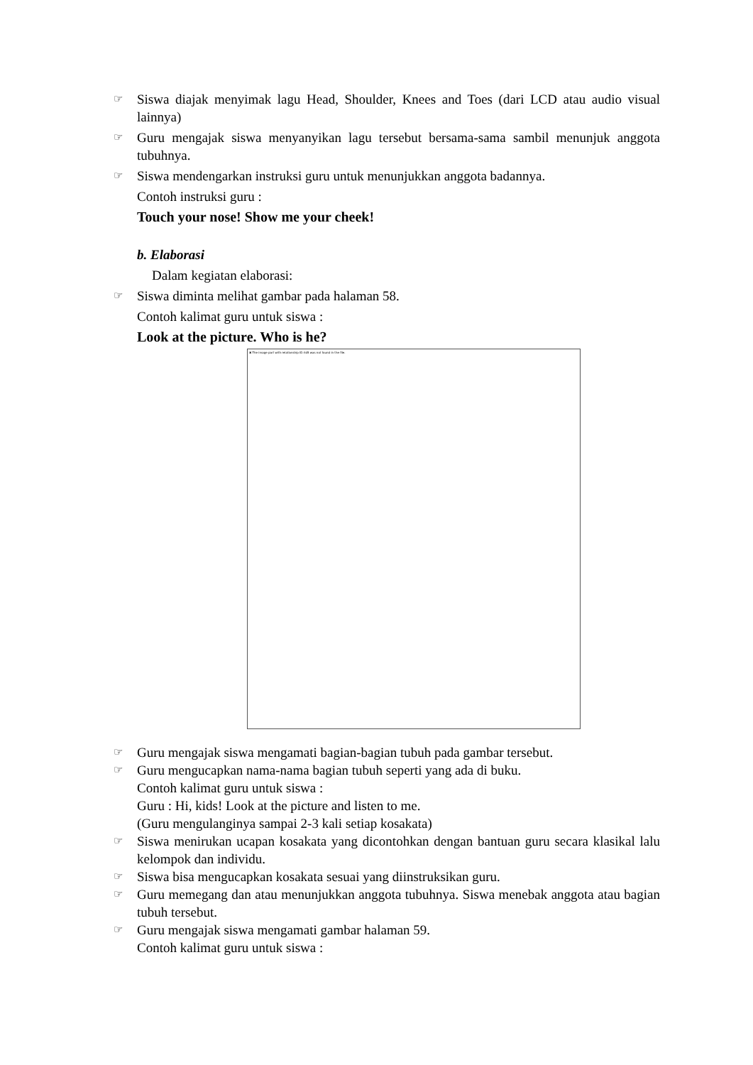☞ Siswa diajak menyimak lagu Head, Shoulder, Knees and Toes (dari LCD atau audio visual lainnya)
☞ Guru mengajak siswa menyanyikan lagu tersebut bersama-sama sambil menunjuk anggota tubuhnya.
☞ Siswa mendengarkan instruksi guru untuk menunjukkan anggota badannya.
Contoh instruksi guru :
Touch your nose! Show me your cheek!
b. Elaborasi
Dalam kegiatan elaborasi:
☞ Siswa diminta melihat gambar pada halaman 58.
Contoh kalimat guru untuk siswa :
Look at the picture. Who is he?
✖ The image part with relationship ID rId5 was not found in the file.
☞ Guru mengajak siswa mengamati bagian-bagian tubuh pada gambar tersebut.
☞ Guru mengucapkan nama-nama bagian tubuh seperti yang ada di buku.
Contoh kalimat guru untuk siswa :
Guru : Hi, kids! Look at the picture and listen to me.
(Guru mengulanginya sampai 2-3 kali setiap kosakata)
☞ Siswa menirukan ucapan kosakata yang dicontohkan dengan bantuan guru secara klasikal lalu kelompok dan individu.
☞ Siswa bisa mengucapkan kosakata sesuai yang diinstruksikan guru.
☞ Guru memegang dan atau menunjukkan anggota tubuhnya. Siswa menebak anggota atau bagian tubuh tersebut.
☞ Guru mengajak siswa mengamati gambar halaman 59.
Contoh kalimat guru untuk siswa :